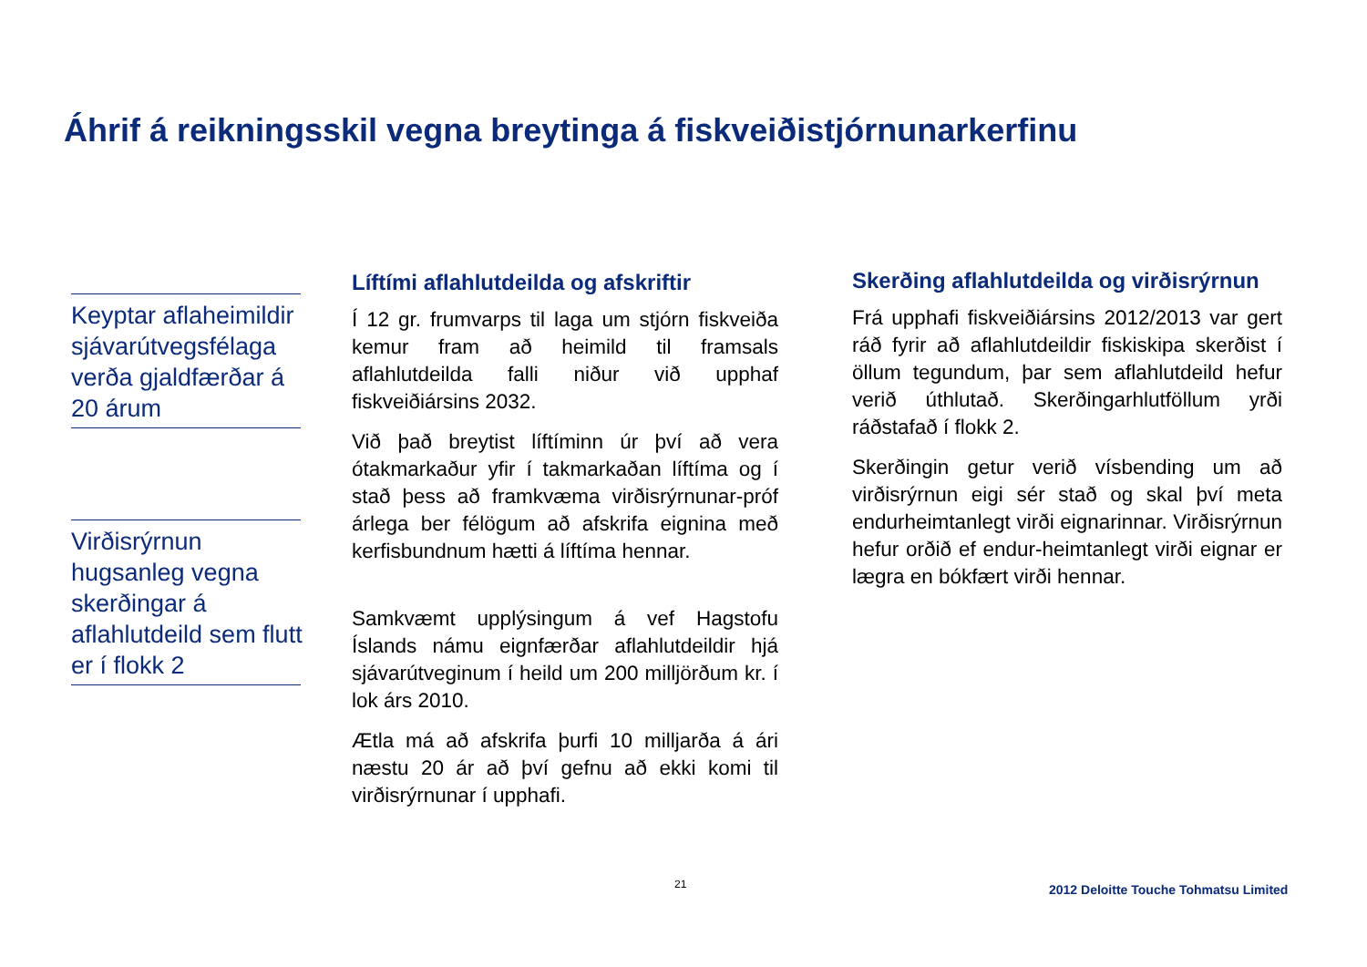Áhrif á reikningsskil vegna breytinga á fiskveiðistjórnunarkerfinu
Keyptar aflaheimildir sjávarútvegsfélaga verða gjaldfærðar á 20 árum
Virðisrýrnun
hugsanleg vegna
skerðingar á
aflahlutdeild sem flutt
er í flokk 2
Líftími aflahlutdeilda og afskriftir
Í 12 gr. frumvarps til laga um stjórn fiskveiða kemur fram að heimild til framsals aflahlutdeilda falli niður við upphaf fiskveiðiársins 2032.
Við það breytist líftíminn úr því að vera ótakmarkaður yfir í takmarkaðan líftíma og í stað þess að framkvæma virðisrýrnunar-próf árlega ber félögum að afskrifa eignina með kerfisbundnum hætti á líftíma hennar.
Samkvæmt upplýsingum á vef Hagstofu Íslands námu eignfærðar aflahlutdeildir hjá sjávarútveginum í heild um 200 milljörðum kr. í lok árs 2010.
Ætla má að afskrifa þurfi 10 milljarða á ári næstu 20 ár að því gefnu að ekki komi til virðisrýrnunar í upphafi.
Skerðing aflahlutdeilda og virðisrýrnun
Frá upphafi fiskveiðiársins 2012/2013 var gert ráð fyrir að aflahlutdeildir fiskiskipa skerðist í öllum tegundum, þar sem aflahlutdeild hefur verið úthlutað. Skerðingarhlutföllum yrði ráðstafað í flokk 2.
Skerðingin getur verið vísbending um að virðisrýrnun eigi sér stað og skal því meta endurheimtanlegt virði eignarinnar. Virðisrýrnun hefur orðið ef endur-heimtanlegt virði eignar er lægra en bókfært virði hennar.
21
2012 Deloitte Touche Tohmatsu Limited